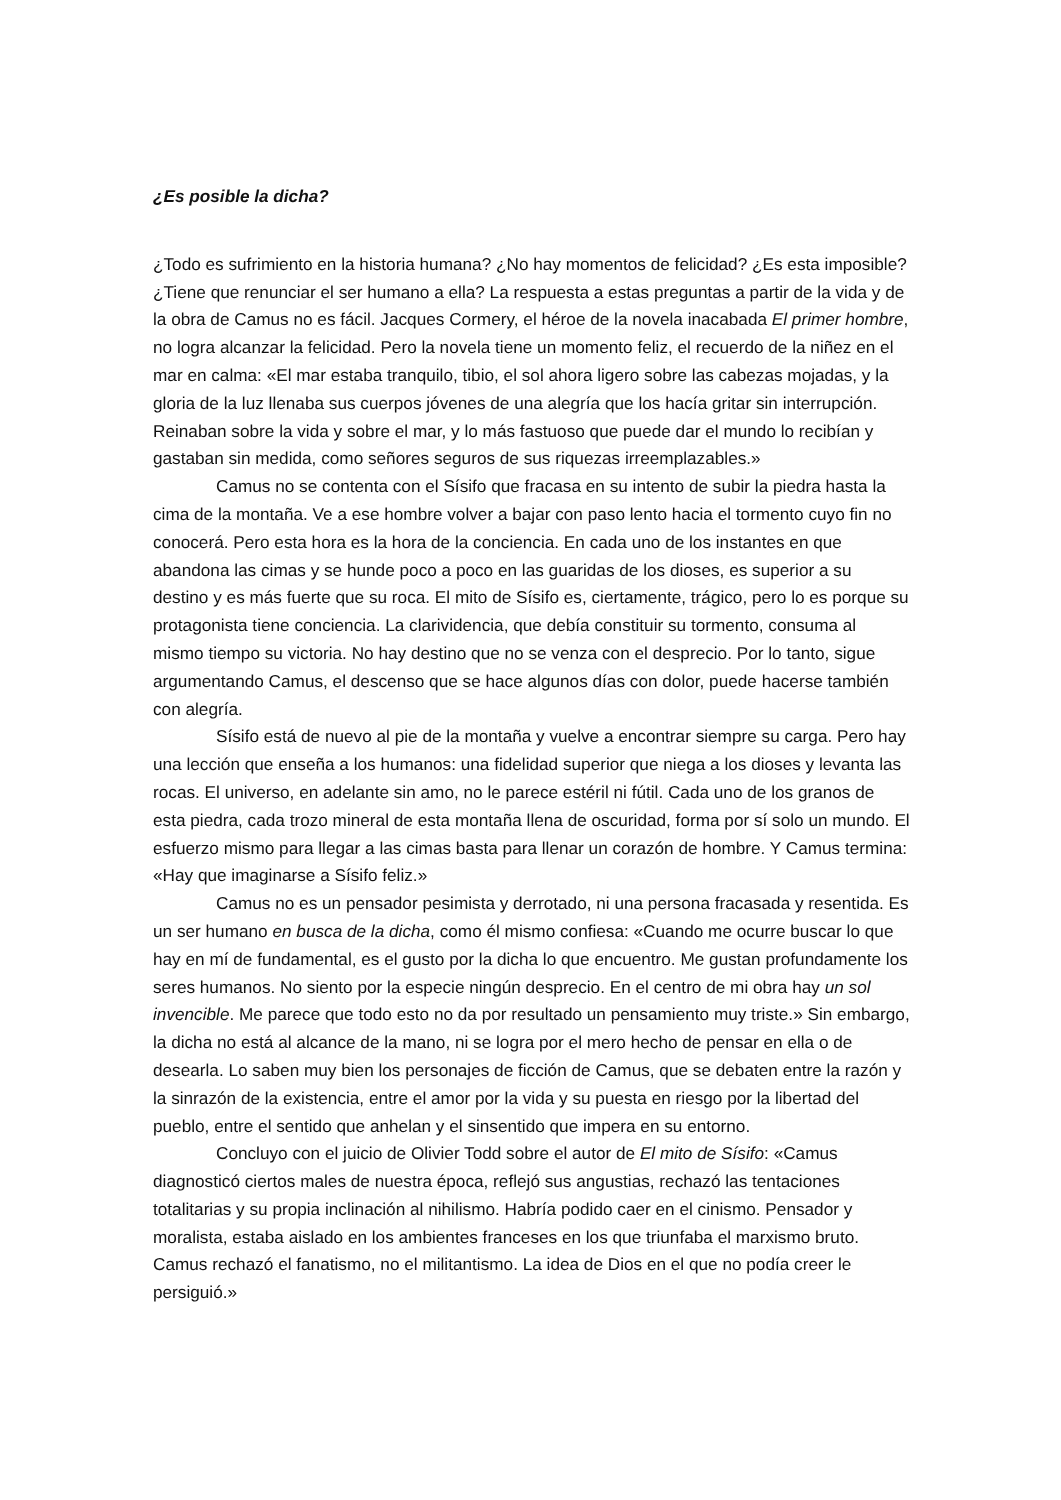¿Es posible la dicha?
¿Todo es sufrimiento en la historia humana? ¿No hay momentos de felicidad? ¿Es esta imposible? ¿Tiene que renunciar el ser humano a ella? La respuesta a estas preguntas a partir de la vida y de la obra de Camus no es fácil. Jacques Cormery, el héroe de la novela inacabada El primer hombre, no logra alcanzar la felicidad. Pero la novela tiene un momento feliz, el recuerdo de la niñez en el mar en calma: «El mar estaba tranquilo, tibio, el sol ahora ligero sobre las cabezas mojadas, y la gloria de la luz llenaba sus cuerpos jóvenes de una alegría que los hacía gritar sin interrupción. Reinaban sobre la vida y sobre el mar, y lo más fastuoso que puede dar el mundo lo recibían y gastaban sin medida, como señores seguros de sus riquezas irreemplazables.»
Camus no se contenta con el Sísifo que fracasa en su intento de subir la piedra hasta la cima de la montaña. Ve a ese hombre volver a bajar con paso lento hacia el tormento cuyo fin no conocerá. Pero esta hora es la hora de la conciencia. En cada uno de los instantes en que abandona las cimas y se hunde poco a poco en las guaridas de los dioses, es superior a su destino y es más fuerte que su roca. El mito de Sísifo es, ciertamente, trágico, pero lo es porque su protagonista tiene conciencia. La clarividencia, que debía constituir su tormento, consuma al mismo tiempo su victoria. No hay destino que no se venza con el desprecio. Por lo tanto, sigue argumentando Camus, el descenso que se hace algunos días con dolor, puede hacerse también con alegría.
Sísifo está de nuevo al pie de la montaña y vuelve a encontrar siempre su carga. Pero hay una lección que enseña a los humanos: una fidelidad superior que niega a los dioses y levanta las rocas. El universo, en adelante sin amo, no le parece estéril ni fútil. Cada uno de los granos de esta piedra, cada trozo mineral de esta montaña llena de oscuridad, forma por sí solo un mundo. El esfuerzo mismo para llegar a las cimas basta para llenar un corazón de hombre. Y Camus termina: «Hay que imaginarse a Sísifo feliz.»
Camus no es un pensador pesimista y derrotado, ni una persona fracasada y resentida. Es un ser humano en busca de la dicha, como él mismo confiesa: «Cuando me ocurre buscar lo que hay en mí de fundamental, es el gusto por la dicha lo que encuentro. Me gustan profundamente los seres humanos. No siento por la especie ningún desprecio. En el centro de mi obra hay un sol invencible. Me parece que todo esto no da por resultado un pensamiento muy triste.» Sin embargo, la dicha no está al alcance de la mano, ni se logra por el mero hecho de pensar en ella o de desearla. Lo saben muy bien los personajes de ficción de Camus, que se debaten entre la razón y la sinrazón de la existencia, entre el amor por la vida y su puesta en riesgo por la libertad del pueblo, entre el sentido que anhelan y el sinsentido que impera en su entorno.
Concluyo con el juicio de Olivier Todd sobre el autor de El mito de Sísifo: «Camus diagnosticó ciertos males de nuestra época, reflejó sus angustias, rechazó las tentaciones totalitarias y su propia inclinación al nihilismo. Habría podido caer en el cinismo. Pensador y moralista, estaba aislado en los ambientes franceses en los que triunfaba el marxismo bruto. Camus rechazó el fanatismo, no el militantismo. La idea de Dios en el que no podía creer le persiguió.»